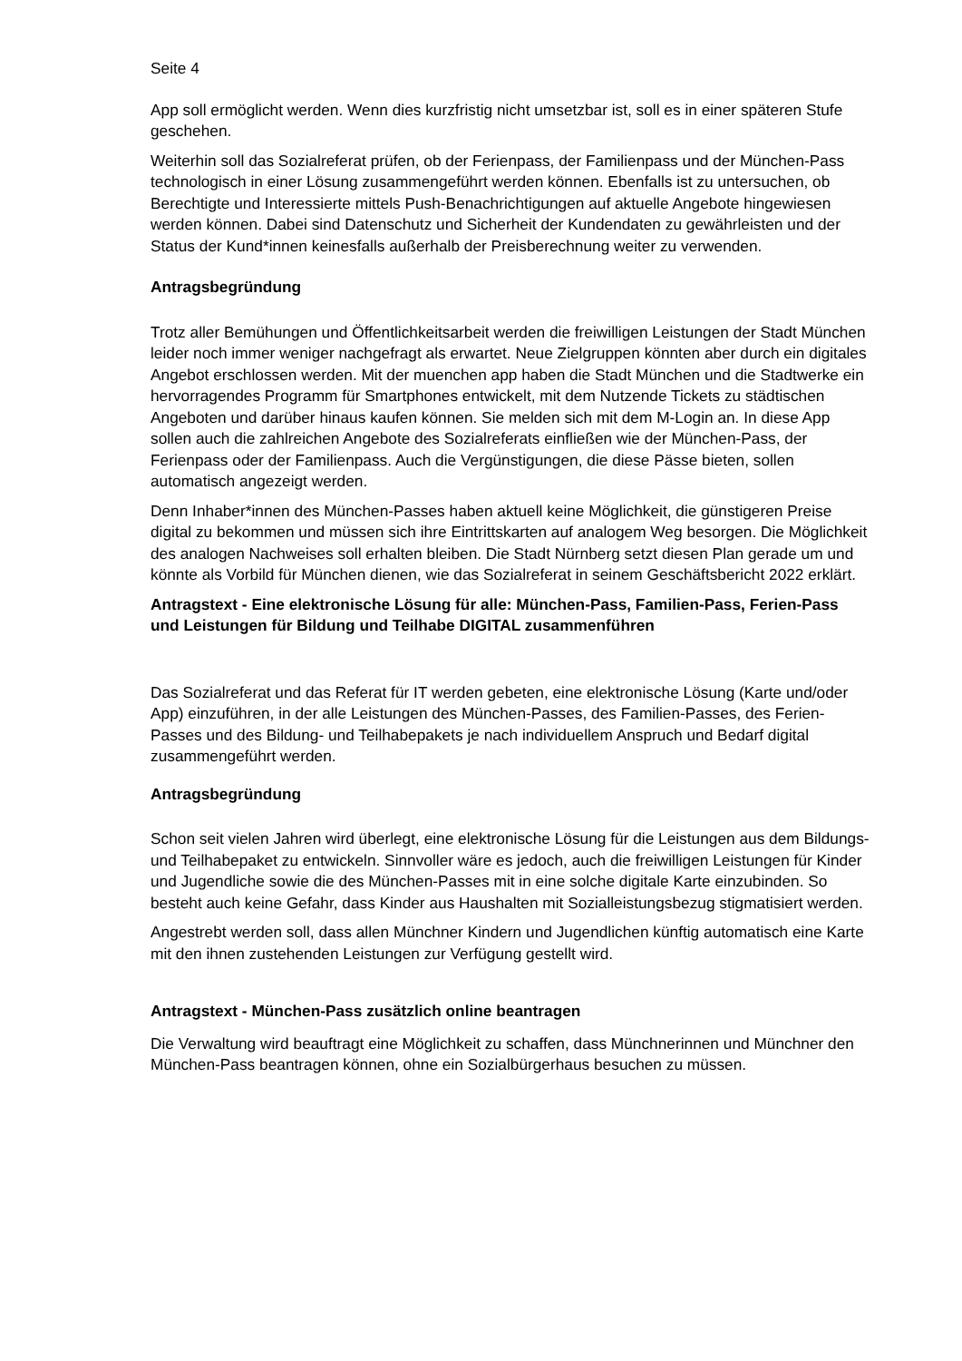Seite 4
App soll ermöglicht werden. Wenn dies kurzfristig nicht umsetzbar ist, soll es in einer späteren Stufe geschehen.
Weiterhin soll das Sozialreferat prüfen, ob der Ferienpass, der Familienpass und der München-Pass technologisch in einer Lösung zusammengeführt werden können. Ebenfalls ist zu untersuchen, ob Berechtigte und Interessierte mittels Push-Benachrichtigungen auf aktuelle Angebote hingewiesen werden können. Dabei sind Datenschutz und Sicherheit der Kundendaten zu gewährleisten und der Status der Kund*innen keinesfalls außerhalb der Preisberechnung weiter zu verwenden.
Antragsbegründung
Trotz aller Bemühungen und Öffentlichkeitsarbeit werden die freiwilligen Leistungen der Stadt München leider noch immer weniger nachgefragt als erwartet. Neue Zielgruppen könnten aber durch ein digitales Angebot erschlossen werden. Mit der muenchen app haben die Stadt München und die Stadtwerke ein hervorragendes Programm für Smartphones entwickelt, mit dem Nutzende Tickets zu städtischen Angeboten und darüber hinaus kaufen können. Sie melden sich mit dem M-Login an. In diese App sollen auch die zahlreichen Angebote des Sozialreferats einfließen wie der München-Pass, der Ferienpass oder der Familienpass. Auch die Vergünstigungen, die diese Pässe bieten, sollen automatisch angezeigt werden.
Denn Inhaber*innen des München-Passes haben aktuell keine Möglichkeit, die günstigeren Preise digital zu bekommen und müssen sich ihre Eintrittskarten auf analogem Weg besorgen. Die Möglichkeit des analogen Nachweises soll erhalten bleiben. Die Stadt Nürnberg setzt diesen Plan gerade um und könnte als Vorbild für München dienen, wie das Sozialreferat in seinem Geschäftsbericht 2022 erklärt.
Antragstext - Eine elektronische Lösung für alle: München-Pass, Familien-Pass, Ferien-Pass und Leistungen für Bildung und Teilhabe DIGITAL zusammenführen
Das Sozialreferat und das Referat für IT werden gebeten, eine elektronische Lösung (Karte und/oder App) einzuführen, in der alle Leistungen des München-Passes, des Familien-Passes, des Ferien-Passes und des Bildung- und Teilhabepakets je nach individuellem Anspruch und Bedarf digital zusammengeführt werden.
Antragsbegründung
Schon seit vielen Jahren wird überlegt, eine elektronische Lösung für die Leistungen aus dem Bildungs- und Teilhabepaket zu entwickeln. Sinnvoller wäre es jedoch, auch die freiwilligen Leistungen für Kinder und Jugendliche sowie die des München-Passes mit in eine solche digitale Karte einzubinden. So besteht auch keine Gefahr, dass Kinder aus Haushalten mit Sozialleistungsbezug stigmatisiert werden.
Angestrebt werden soll, dass allen Münchner Kindern und Jugendlichen künftig automatisch eine Karte mit den ihnen zustehenden Leistungen zur Verfügung gestellt wird.
Antragstext - München-Pass zusätzlich online beantragen
Die Verwaltung wird beauftragt eine Möglichkeit zu schaffen, dass Münchnerinnen und Münchner den München-Pass beantragen können, ohne ein Sozialbürgerhaus besuchen zu müssen.